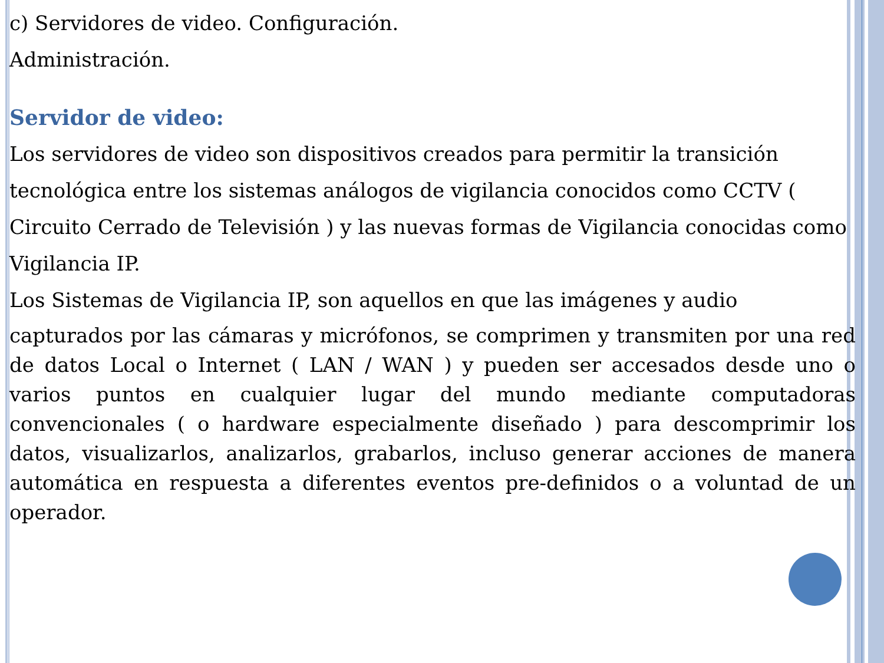c) Servidores de video. Configuración.
Administración.
Servidor de video:
Los servidores de video son dispositivos creados para permitir la transición tecnológica entre los sistemas análogos de vigilancia conocidos como CCTV ( Circuito Cerrado de Televisión ) y las nuevas formas de Vigilancia conocidas como Vigilancia IP.
Los Sistemas de Vigilancia IP, son aquellos en que las imágenes y audio
capturados por las cámaras y micrófonos, se comprimen y transmiten por una red de datos Local o Internet ( LAN / WAN ) y pueden ser accesados desde uno o varios puntos en cualquier lugar del mundo mediante computadoras convencionales ( o hardware especialmente diseñado ) para descomprimir los datos, visualizarlos, analizarlos, grabarlos, incluso generar acciones de manera automática en respuesta a diferentes eventos pre-definidos o a voluntad de un operador.